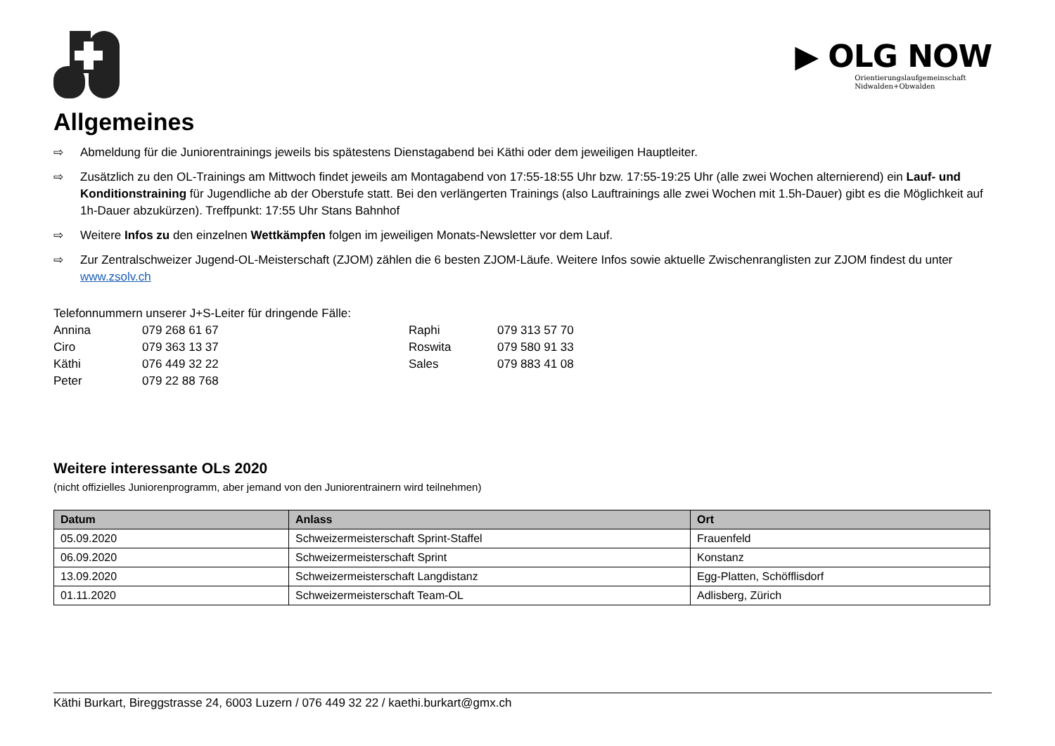▶ OLG NOW
Orientierungslaufgemeinschaft
Nidwalden+Obwalden
Allgemeines
⇨ Abmeldung für die Juniorentrainings jeweils bis spätestens Dienstagabend bei Käthi oder dem jeweiligen Hauptleiter.
⇨ Zusätzlich zu den OL-Trainings am Mittwoch findet jeweils am Montagabend von 17:55-18:55 Uhr bzw. 17:55-19:25 Uhr (alle zwei Wochen alternierend) ein Lauf- und Konditionstraining für Jugendliche ab der Oberstufe statt. Bei den verlängerten Trainings (also Lauftrainings alle zwei Wochen mit 1.5h-Dauer) gibt es die Möglichkeit auf 1h-Dauer abzukürzen). Treffpunkt: 17:55 Uhr Stans Bahnhof
⇨ Weitere Infos zu den einzelnen Wettkämpfen folgen im jeweiligen Monats-Newsletter vor dem Lauf.
⇨ Zur Zentralschweizer Jugend-OL-Meisterschaft (ZJOM) zählen die 6 besten ZJOM-Läufe. Weitere Infos sowie aktuelle Zwischenranglisten zur ZJOM findest du unter www.zsolv.ch
Telefonnummern unserer J+S-Leiter für dringende Fälle:
Annina 079 268 61 67 Raphi 079 313 57 70 Ciro 079 363 13 37 Roswita 079 580 91 33 Käthi 076 449 32 22 Sales 079 883 41 08 Peter 079 22 88 768
Weitere interessante OLs 2020
(nicht offizielles Juniorenprogramm, aber jemand von den Juniorentrainern wird teilnehmen)
| Datum | Anlass | Ort |
| --- | --- | --- |
| 05.09.2020 | Schweizermeisterschaft Sprint-Staffel | Frauenfeld |
| 06.09.2020 | Schweizermeisterschaft Sprint | Konstanz |
| 13.09.2020 | Schweizermeisterschaft Langdistanz | Egg-Platten, Schöfflisdorf |
| 01.11.2020 | Schweizermeisterschaft Team-OL | Adlisberg, Zürich |
Käthi Burkart, Bireggstrasse 24, 6003 Luzern / 076 449 32 22 / kaethi.burkart@gmx.ch